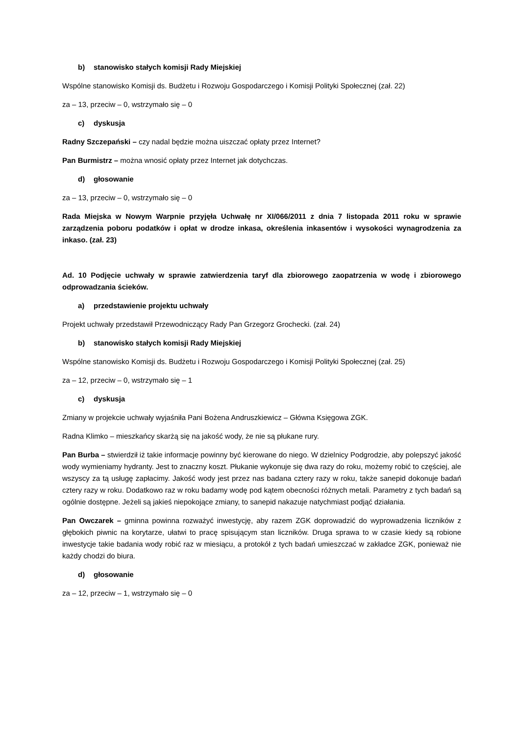b) stanowisko stałych komisji Rady Miejskiej
Wspólne stanowisko Komisji ds. Budżetu i Rozwoju Gospodarczego i Komisji Polityki Społecznej (zał. 22)
za – 13, przeciw – 0, wstrzymało się – 0
c) dyskusja
Radny Szczepański – czy nadal będzie można uiszczać opłaty przez Internet?
Pan Burmistrz – można wnosić opłaty przez Internet jak dotychczas.
d) głosowanie
za – 13, przeciw – 0, wstrzymało się – 0
Rada Miejska w Nowym Warpnie przyjęła Uchwałę nr XI/066/2011 z dnia 7 listopada 2011 roku w sprawie zarządzenia poboru podatków i opłat w drodze inkasa, określenia inkasentów i wysokości wynagrodzenia za inkaso. (zał. 23)
Ad. 10 Podjęcie uchwały w sprawie zatwierdzenia taryf dla zbiorowego zaopatrzenia w wodę i zbiorowego odprowadzania ścieków.
a) przedstawienie projektu uchwały
Projekt uchwały przedstawił Przewodniczący Rady Pan Grzegorz Grochecki. (zał. 24)
b) stanowisko stałych komisji Rady Miejskiej
Wspólne stanowisko Komisji ds. Budżetu i Rozwoju Gospodarczego i Komisji Polityki Społecznej (zał. 25)
za – 12, przeciw – 0, wstrzymało się – 1
c) dyskusja
Zmiany w projekcie uchwały wyjaśniła Pani Bożena Andruszkiewicz – Główna Księgowa ZGK.
Radna Klimko – mieszkańcy skarżą się na jakość wody, że nie są płukane rury.
Pan Burba – stwierdził iż takie informacje powinny być kierowane do niego. W dzielnicy Podgrodzie, aby polepszyć jakość wody wymieniamy hydranty. Jest to znaczny koszt. Płukanie wykonuje się dwa razy do roku, możemy robić to częściej, ale wszyscy za tą usługę zapłacimy. Jakość wody jest przez nas badana cztery razy w roku, także sanepid dokonuje badań cztery razy w roku. Dodatkowo raz w roku badamy wodę pod kątem obecności różnych metali. Parametry z tych badań są ogólnie dostępne. Jeżeli są jakieś niepokojące zmiany, to sanepid nakazuje natychmiast podjąć działania.
Pan Owczarek – gminna powinna rozważyć inwestycję, aby razem ZGK doprowadzić do wyprowadzenia liczników z głębokich piwnic na korytarze, ułatwi to pracę spisującym stan liczników. Druga sprawa to w czasie kiedy są robione inwestycje takie badania wody robić raz w miesiącu, a protokół z tych badań umieszczać w zakładce ZGK, ponieważ nie każdy chodzi do biura.
d) głosowanie
za – 12, przeciw – 1, wstrzymało się – 0